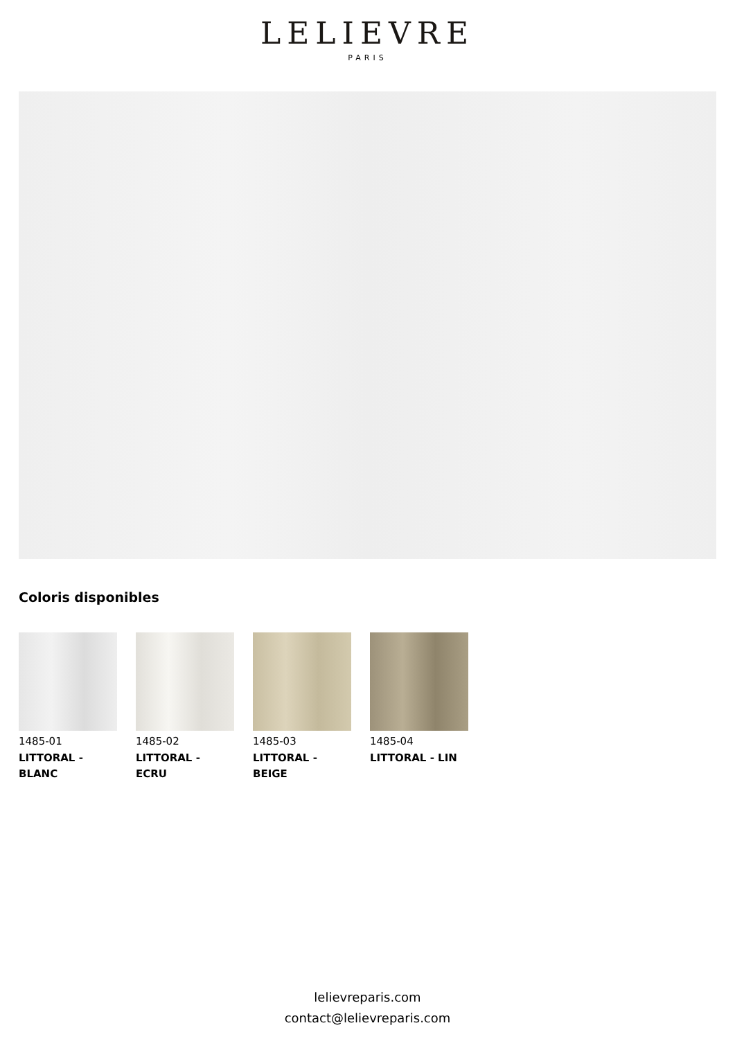LELIEVRE
PARIS
Coloris disponibles
1485-01
LITTORAL - BLANC
1485-02
LITTORAL - ECRU
1485-03
LITTORAL - BEIGE
1485-04
LITTORAL - LIN
lelievreparis.com
contact@lelievreparis.com